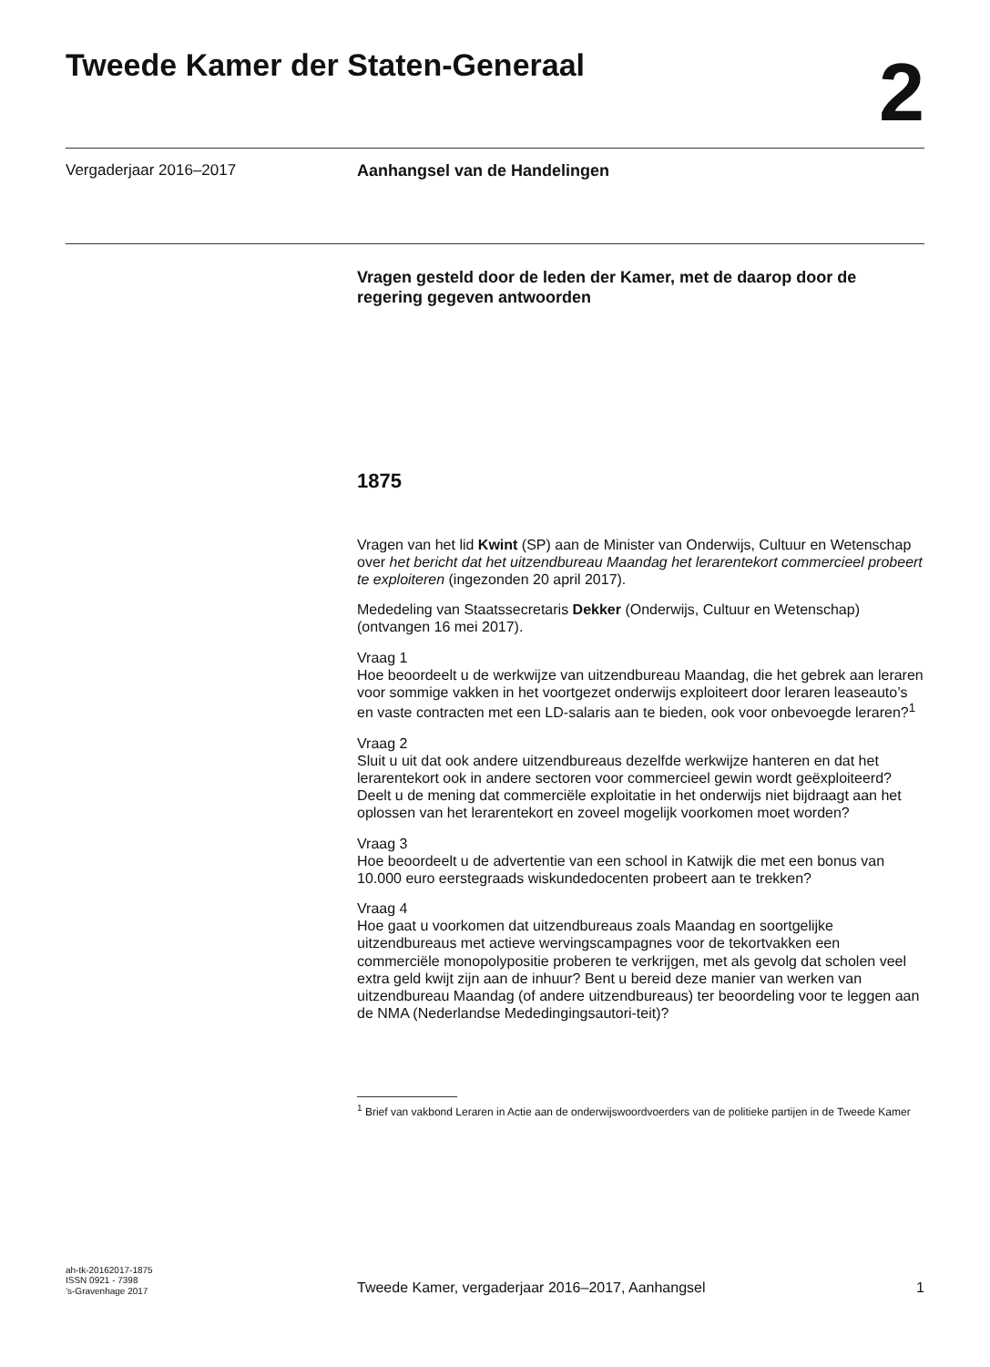Tweede Kamer der Staten-Generaal
2
Vergaderjaar 2016–2017 Aanhangsel van de Handelingen
Vragen gesteld door de leden der Kamer, met de daarop door de regering gegeven antwoorden
1875
Vragen van het lid Kwint (SP) aan de Minister van Onderwijs, Cultuur en Wetenschap over het bericht dat het uitzendbureau Maandag het lerarentekort commercieel probeert te exploiteren (ingezonden 20 april 2017).
Mededeling van Staatssecretaris Dekker (Onderwijs, Cultuur en Wetenschap) (ontvangen 16 mei 2017).
Vraag 1
Hoe beoordeelt u de werkwijze van uitzendbureau Maandag, die het gebrek aan leraren voor sommige vakken in het voortgezet onderwijs exploiteert door leraren leaseauto’s en vaste contracten met een LD-salaris aan te bieden, ook voor onbevoegde leraren?<sup>1</sup>
Vraag 2
Sluit u uit dat ook andere uitzendbureaus dezelfde werkwijze hanteren en dat het lerarentekort ook in andere sectoren voor commercieel gewin wordt geëxploiteerd? Deelt u de mening dat commerciële exploitatie in het onderwijs niet bijdraagt aan het oplossen van het lerarentekort en zoveel mogelijk voorkomen moet worden?
Vraag 3
Hoe beoordeelt u de advertentie van een school in Katwijk die met een bonus van 10.000 euro eerstegraads wiskundedocenten probeert aan te trekken?
Vraag 4
Hoe gaat u voorkomen dat uitzendbureaus zoals Maandag en soortgelijke uitzendbureaus met actieve wervingscampagnes voor de tekortvakken een commerciële monopolypositie proberen te verkrijgen, met als gevolg dat scholen veel extra geld kwijt zijn aan de inhuur? Bent u bereid deze manier van werken van uitzendbureau Maandag (of andere uitzendbureaus) ter beoordeling voor te leggen aan de NMA (Nederlandse Mededingingsautori-teit)?
<sup>1</sup> Brief van vakbond Leraren in Actie aan de onderwijswoordvoerders van de politieke partijen in de Tweede Kamer
ah-tk-20162017-1875
ISSN 0921 - 7398
’s-Gravenhage 2017
Tweede Kamer, vergaderjaar 2016–2017, Aanhangsel
1